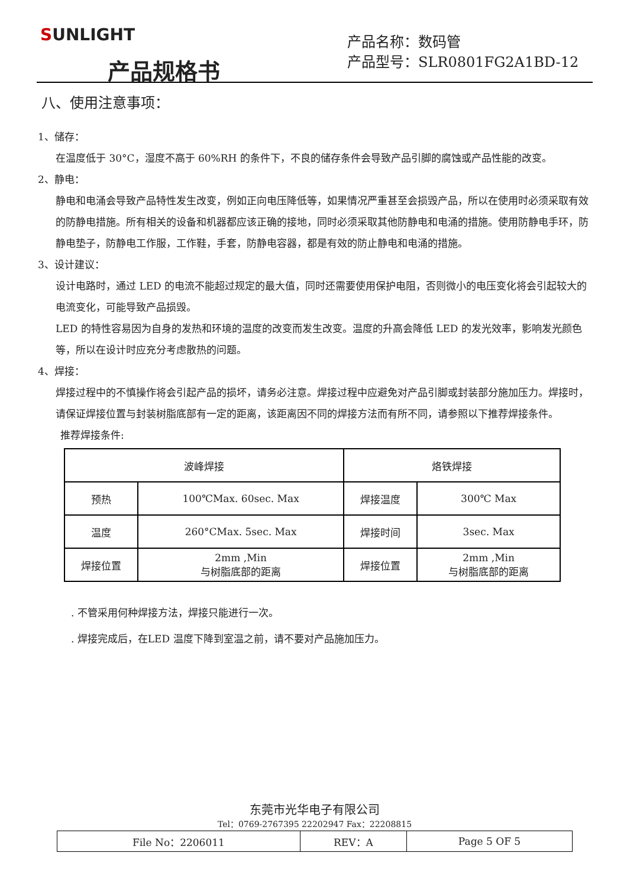SUNLIGHT
产品规格书
产品名称：数码管
产品型号：SLR0801FG2A1BD-12
八、使用注意事项：
1、储存：
在温度低于 30°C，湿度不高于 60%RH 的条件下，不良的储存条件会导致产品引脚的腐蚀或产品性能的改变。
2、静电：
静电和电涌会导致产品特性发生改变，例如正向电压降低等，如果情况严重甚至会损毁产品，所以在使用时必须采取有效的防静电措施。所有相关的设备和机器都应该正确的接地，同时必须采取其他防静电和电涌的措施。使用防静电手环，防静电垫子，防静电工作服，工作鞋，手套，防静电容器，都是有效的防止静电和电涌的措施。
3、设计建议：
设计电路时，通过 LED 的电流不能超过规定的最大值，同时还需要使用保护电阻，否则微小的电压变化将会引起较大的电流变化，可能导致产品损毁。
LED 的特性容易因为自身的发热和环境的温度的改变而发生改变。温度的升高会降低 LED 的发光效率，影响发光颜色等，所以在设计时应充分考虑散热的问题。
4、焊接：
焊接过程中的不慎操作将会引起产品的损坏，请务必注意。焊接过程中应避免对产品引脚或封装部分施加压力。焊接时，请保证焊接位置与封装树脂底部有一定的距离，该距离因不同的焊接方法而有所不同，请参照以下推荐焊接条件。
推荐焊接条件:
| 波峰焊接 | | 烙铁焊接 | |
| 预热 | 100℃Max. 60sec. Max | 焊接温度 | 300℃ Max |
| 温度 | 260°CMax. 5sec. Max | 焊接时间 | 3sec. Max |
| 焊接位置 | 2mm ,Min 与树脂底部的距离 | 焊接位置 | 2mm ,Min 与树脂底部的距离 |
. 不管采用何种焊接方法，焊接只能进行一次。
. 焊接完成后，在LED 温度下降到室温之前，请不要对产品施加压力。
东莞市光华电子有限公司
Tel：0769-2767395 22202947 Fax：22208815
| File No：2206011 | REV：A | Page 5 OF 5 |